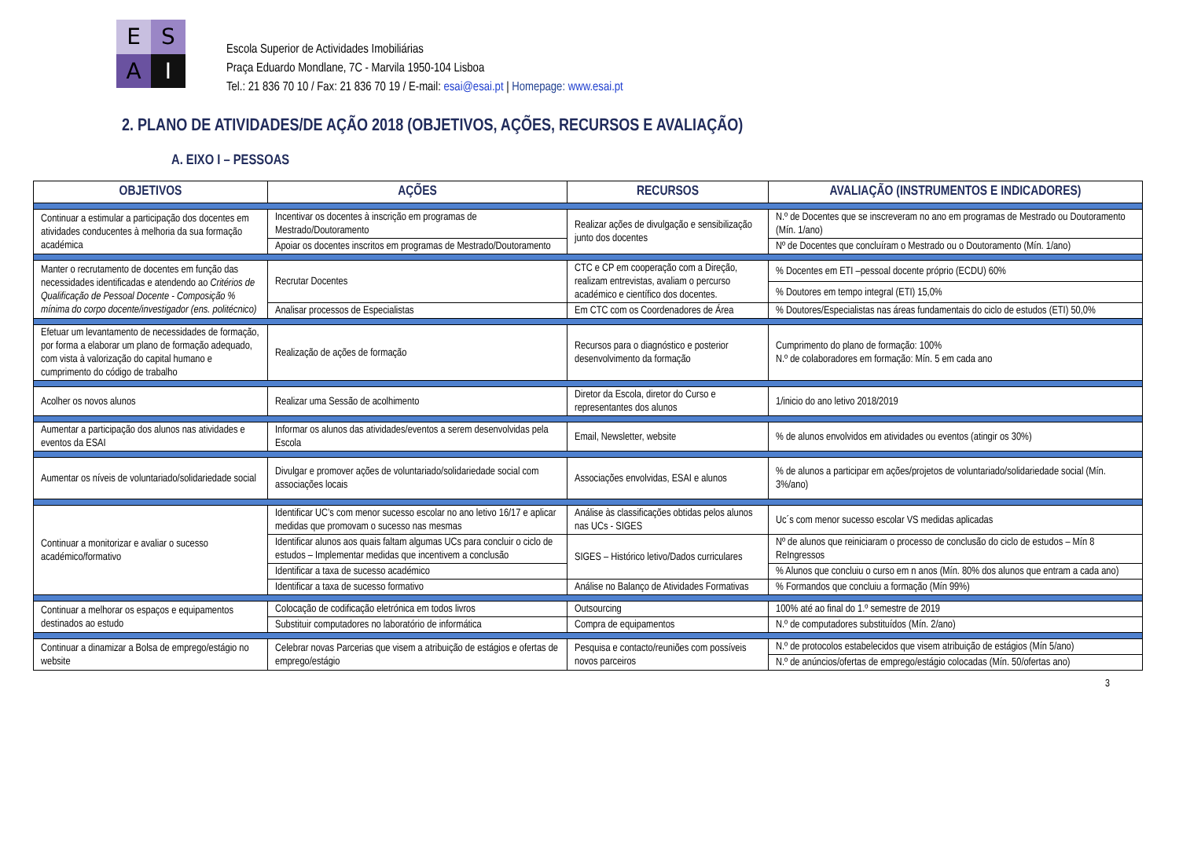E
S
A
I
Escola Superior de Actividades Imobiliárias
Praça Eduardo Mondlane, 7C - Marvila 1950-104 Lisboa
Tel.: 21 836 70 10 / Fax: 21 836 70 19 / E-mail: esai@esai.pt | Homepage: www.esai.pt
2. PLANO DE ATIVIDADES/DE AÇÃO 2018 (OBJETIVOS, AÇÕES, RECURSOS E AVALIAÇÃO)
A. EIXO I – PESSOAS
| OBJETIVOS | AÇÕES | RECURSOS | AVALIAÇÃO (INSTRUMENTOS E INDICADORES) |
| --- | --- | --- | --- |
| Continuar a estimular a participação dos docentes em atividades conducentes à melhoria da sua formação académica | Incentivar os docentes à inscrição em programas de Mestrado/Doutoramento | Realizar ações de divulgação e sensibilização junto dos docentes | N.º de Docentes que se inscreveram no ano em programas de Mestrado ou Doutoramento (Mín. 1/ano) |
| | Apoiar os docentes inscritos em programas de Mestrado/Doutoramento | | Nº de Docentes que concluíram o Mestrado ou o Doutoramento (Mín. 1/ano) |
| Manter o recrutamento de docentes em função das necessidades identificadas e atendendo ao Critérios de Qualificação de Pessoal Docente - Composição % mínima do corpo docente/investigador (ens. politécnico) | Recrutar Docentes | CTC e CP em cooperação com a Direção, realizam entrevistas, avaliam o percurso académico e científico dos docentes. | % Docentes em ETI –pessoal docente próprio (ECDU) 60% |
| | | | % Doutores em tempo integral (ETI) 15,0% |
| | Analisar processos de Especialistas | Em CTC com os Coordenadores de Área | % Doutores/Especialistas nas áreas fundamentais do ciclo de estudos (ETI) 50,0% |
| Efetuar um levantamento de necessidades de formação, por forma a elaborar um plano de formação adequado, com vista à valorização do capital humano e cumprimento do código de trabalho | Realização de ações de formação | Recursos para o diagnóstico e posterior desenvolvimento da formação | Cumprimento do plano de formação: 100% N.º de colaboradores em formação: Mín. 5 em cada ano |
| Acolher os novos alunos | Realizar uma Sessão de acolhimento | Diretor da Escola, diretor do Curso e representantes dos alunos | 1/inicio do ano letivo 2018/2019 |
| Aumentar a participação dos alunos nas atividades e eventos da ESAI | Informar os alunos das atividades/eventos a serem desenvolvidas pela Escola | Email, Newsletter, website | % de alunos envolvidos em atividades ou eventos (atingir os 30%) |
| Aumentar os níveis de voluntariado/solidariedade social | Divulgar e promover ações de voluntariado/solidariedade social com associações locais | Associações envolvidas, ESAI e alunos | % de alunos a participar em ações/projetos de voluntariado/solidariedade social (Mín. 3%/ano) |
| Continuar a monitorizar e avaliar o sucesso académico/formativo | Identificar UC’s com menor sucesso escolar no ano letivo 16/17 e aplicar medidas que promovam o sucesso nas mesmas | Análise às classificações obtidas pelos alunos nas UCs - SIGES | Uc´s com menor sucesso escolar VS medidas aplicadas |
| | Identificar alunos aos quais faltam algumas UCs para concluir o ciclo de estudos – Implementar medidas que incentivem a conclusão | SIGES – Histórico letivo/Dados curriculares | Nº de alunos que reiniciaram o processo de conclusão do ciclo de estudos – Mín 8 ReIngressos |
| | Identificar a taxa de sucesso académico | | % Alunos que concluiu o curso em n anos (Mín. 80% dos alunos que entram a cada ano) |
| | Identificar a taxa de sucesso formativo | Análise no Balanço de Atividades Formativas | % Formandos que concluiu a formação (Mín 99%) |
| Continuar a melhorar os espaços e equipamentos destinados ao estudo | Colocação de codificação eletrónica em todos livros | Outsourcing | 100% até ao final do 1.º semestre de 2019 |
| | Substituir computadores no laboratório de informática | Compra de equipamentos | N.º de computadores substituídos (Mín. 2/ano) |
| Continuar a dinamizar a Bolsa de emprego/estágio no website | Celebrar novas Parcerias que visem a atribuição de estágios e ofertas de emprego/estágio | Pesquisa e contacto/reuniões com possíveis novos parceiros | N.º de protocolos estabelecidos que visem atribuição de estágios (Mín 5/ano) |
| | | | N.º de anúncios/ofertas de emprego/estágio colocadas (Mín. 50/ofertas ano) |
3